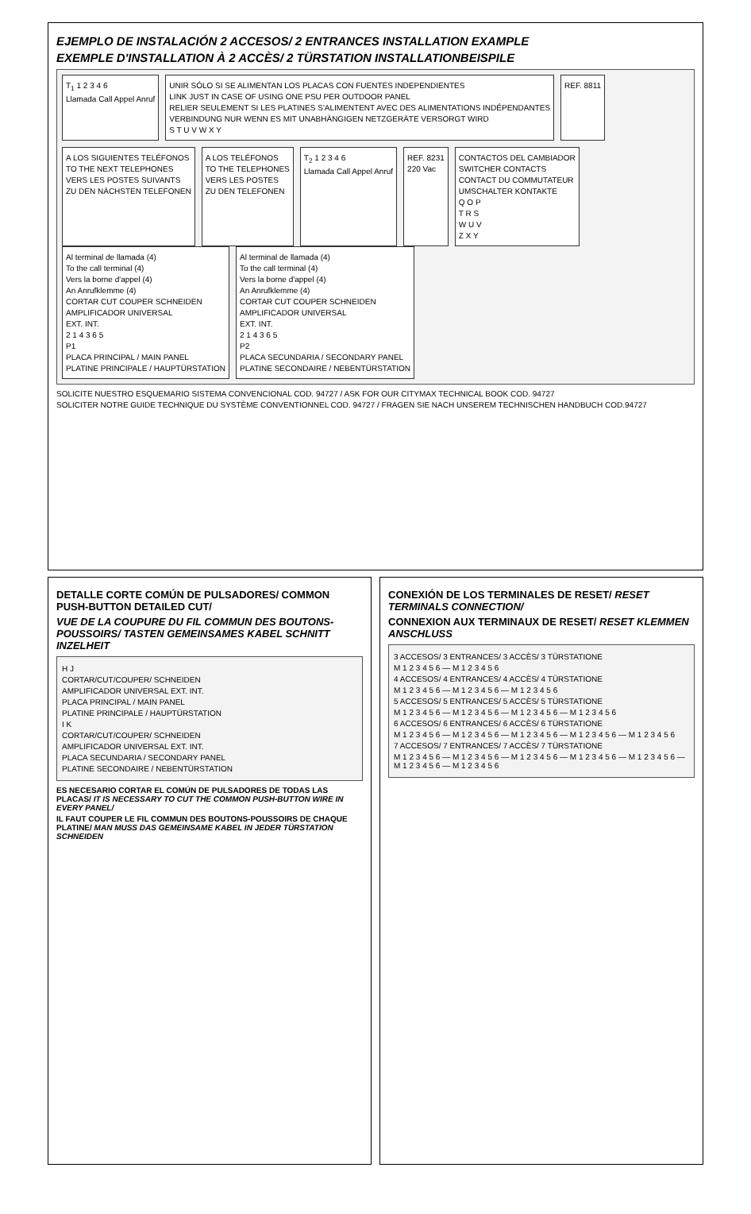EJEMPLO DE INSTALACIÓN 2 ACCESOS/ 2 ENTRANCES INSTALLATION EXAMPLE
EXEMPLE D'INSTALLATION À 2 ACCÈS/ 2 TÜRSTATION INSTALLATIONBEISPILE
T<sub>1</sub> 1 2 3 4 6
Llamada Call Appel Anruf
UNIR SÓLO SI SE ALIMENTAN LOS PLACAS CON FUENTES INDEPENDIENTES
LINK JUST IN CASE OF USING ONE PSU PER OUTDOOR PANEL
RELIER SEULEMENT SI LES PLATINES S'ALIMENTENT AVEC DES ALIMENTATIONS INDÉPENDANTES
VERBINDUNG NUR WENN ES MIT UNABHÄNGIGEN NETZGERÄTE VERSORGT WIRD
S T U V W X Y
REF. 8811
A LOS SIGUIENTES TELÉFONOS
TO THE NEXT TELEPHONES
VERS LES POSTES SUIVANTS
ZU DEN NÄCHSTEN TELEFONEN
A LOS TELÉFONOS
TO THE TELEPHONES
VERS LES POSTES
ZU DEN TELEFONEN
T<sub>2</sub> 1 2 3 4 6
Llamada Call Appel Anruf
REF. 8231
220 Vac
CONTACTOS DEL CAMBIADOR
SWITCHER CONTACTS
CONTACT DU COMMUTATEUR
UMSCHALTER KONTAKTE
Q O P
T R S
W U V
Z X Y
Al terminal de llamada (4)
To the call terminal (4)
Vers la borne d'appel (4)
An Anrufklemme (4)
CORTAR CUT COUPER SCHNEIDEN
AMPLIFICADOR UNIVERSAL
EXT. INT.
2 1 4 3 6 5
P1
PLACA PRINCIPAL / MAIN PANEL
PLATINE PRINCIPALE / HAUPTÜRSTATION
Al terminal de llamada (4)
To the call terminal (4)
Vers la borne d'appel (4)
An Anrufklemme (4)
CORTAR CUT COUPER SCHNEIDEN
AMPLIFICADOR UNIVERSAL
EXT. INT.
2 1 4 3 6 5
P2
PLACA SECUNDARIA / SECONDARY PANEL
PLATINE SECONDAIRE / NEBENTÜRSTATION
SOLICITE NUESTRO ESQUEMARIO SISTEMA CONVENCIONAL COD. 94727 / ASK FOR OUR CITYMAX TECHNICAL BOOK COD. 94727
SOLICITER NOTRE GUIDE TECHNIQUE DU SYSTÈME CONVENTIONNEL COD. 94727 / FRAGEN SIE NACH UNSEREM TECHNISCHEN HANDBUCH COD.94727
DETALLE CORTE COMÚN DE PULSADORES/ COMMON PUSH-BUTTON DETAILED CUT/
VUE DE LA COUPURE DU FIL COMMUN DES BOUTONS-POUSSOIRS/ TASTEN GEMEINSAMES KABEL SCHNITT INZELHEIT
H J
CORTAR/CUT/COUPER/ SCHNEIDEN
AMPLIFICADOR UNIVERSAL EXT. INT.
PLACA PRINCIPAL / MAIN PANEL
PLATINE PRINCIPALE / HAUPTÜRSTATION
I K
CORTAR/CUT/COUPER/ SCHNEIDEN
AMPLIFICADOR UNIVERSAL EXT. INT.
PLACA SECUNDARIA / SECONDARY PANEL
PLATINE SECONDAIRE / NEBENTÜRSTATION
ES NECESARIO CORTAR EL COMÚN DE PULSADORES DE TODAS LAS PLACAS/ IT IS NECESSARY TO CUT THE COMMON PUSH-BUTTON WIRE IN EVERY PANEL/
IL FAUT COUPER LE FIL COMMUN DES BOUTONS-POUSSOIRS DE CHAQUE PLATINE/ MAN MUSS DAS GEMEINSAME KABEL IN JEDER TÜRSTATION SCHNEIDEN
CONEXIÓN DE LOS TERMINALES DE RESET/ RESET TERMINALS CONNECTION/
CONNEXION AUX TERMINAUX DE RESET/ RESET KLEMMEN ANSCHLUSS
3 ACCESOS/ 3 ENTRANCES/ 3 ACCÈS/ 3 TÜRSTATIONE
M 1 2 3 4 5 6 — M 1 2 3 4 5 6
4 ACCESOS/ 4 ENTRANCES/ 4 ACCÈS/ 4 TÜRSTATIONE
M 1 2 3 4 5 6 — M 1 2 3 4 5 6 — M 1 2 3 4 5 6
5 ACCESOS/ 5 ENTRANCES/ 5 ACCÈS/ 5 TÜRSTATIONE
M 1 2 3 4 5 6 — M 1 2 3 4 5 6 — M 1 2 3 4 5 6 — M 1 2 3 4 5 6
6 ACCESOS/ 6 ENTRANCES/ 6 ACCÈS/ 6 TÜRSTATIONE
M 1 2 3 4 5 6 — M 1 2 3 4 5 6 — M 1 2 3 4 5 6 — M 1 2 3 4 5 6 — M 1 2 3 4 5 6
7 ACCESOS/ 7 ENTRANCES/ 7 ACCÈS/ 7 TÜRSTATIONE
M 1 2 3 4 5 6 — M 1 2 3 4 5 6 — M 1 2 3 4 5 6 — M 1 2 3 4 5 6 — M 1 2 3 4 5 6 — M 1 2 3 4 5 6 — M 1 2 3 4 5 6